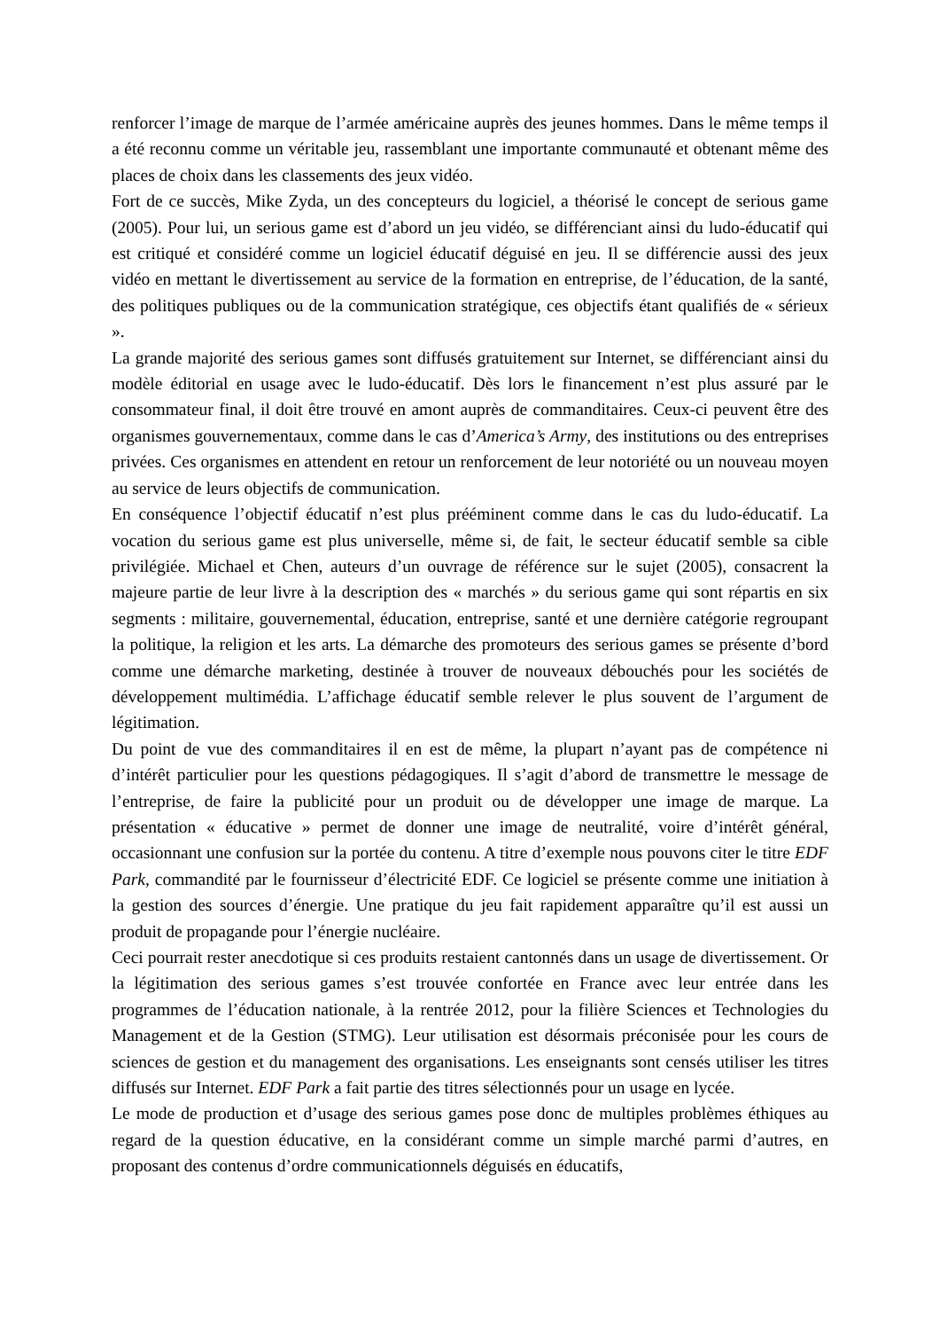renforcer l’image de marque de l’armée américaine auprès des jeunes hommes. Dans le même temps il a été reconnu comme un véritable jeu, rassemblant une importante communauté et obtenant même des places de choix dans les classements des jeux vidéo.
Fort de ce succès, Mike Zyda, un des concepteurs du logiciel, a théorisé le concept de serious game (2005). Pour lui, un serious game est d’abord un jeu vidéo, se différenciant ainsi du ludo-éducatif qui est critiqué et considéré comme un logiciel éducatif déguisé en jeu. Il se différencie aussi des jeux vidéo en mettant le divertissement au service de la formation en entreprise, de l’éducation, de la santé, des politiques publiques ou de la communication stratégique, ces objectifs étant qualifiés de « sérieux ».
La grande majorité des serious games sont diffusés gratuitement sur Internet, se différenciant ainsi du modèle éditorial en usage avec le ludo-éducatif. Dès lors le financement n’est plus assuré par le consommateur final, il doit être trouvé en amont auprès de commanditaires. Ceux-ci peuvent être des organismes gouvernementaux, comme dans le cas d’America’s Army, des institutions ou des entreprises privées. Ces organismes en attendent en retour un renforcement de leur notoriété ou un nouveau moyen au service de leurs objectifs de communication.
En conséquence l’objectif éducatif n’est plus prééminent comme dans le cas du ludo-éducatif. La vocation du serious game est plus universelle, même si, de fait, le secteur éducatif semble sa cible privilégiée. Michael et Chen, auteurs d’un ouvrage de référence sur le sujet (2005), consacrent la majeure partie de leur livre à la description des « marchés » du serious game qui sont répartis en six segments : militaire, gouvernemental, éducation, entreprise, santé et une dernière catégorie regroupant la politique, la religion et les arts. La démarche des promoteurs des serious games se présente d’bord comme une démarche marketing, destinée à trouver de nouveaux débouchés pour les sociétés de développement multimédia. L’affichage éducatif semble relever le plus souvent de l’argument de légitimation.
Du point de vue des commanditaires il en est de même, la plupart n’ayant pas de compétence ni d’intérêt particulier pour les questions pédagogiques. Il s’agit d’abord de transmettre le message de l’entreprise, de faire la publicité pour un produit ou de développer une image de marque. La présentation « éducative » permet de donner une image de neutralité, voire d’intérêt général, occasionnant une confusion sur la portée du contenu. A titre d’exemple nous pouvons citer le titre EDF Park, commandité par le fournisseur d’électricité EDF. Ce logiciel se présente comme une initiation à la gestion des sources d’énergie. Une pratique du jeu fait rapidement apparaître qu’il est aussi un produit de propagande pour l’énergie nucléaire.
Ceci pourrait rester anecdotique si ces produits restaient cantonnés dans un usage de divertissement. Or la légitimation des serious games s’est trouvée confortée en France avec leur entrée dans les programmes de l’éducation nationale, à la rentrée 2012, pour la filière Sciences et Technologies du Management et de la Gestion (STMG). Leur utilisation est désormais préconisée pour les cours de sciences de gestion et du management des organisations. Les enseignants sont censés utiliser les titres diffusés sur Internet. EDF Park a fait partie des titres sélectionnés pour un usage en lycée.
Le mode de production et d’usage des serious games pose donc de multiples problèmes éthiques au regard de la question éducative, en la considérant comme un simple marché parmi d’autres, en proposant des contenus d’ordre communicationnels déguisés en éducatifs,